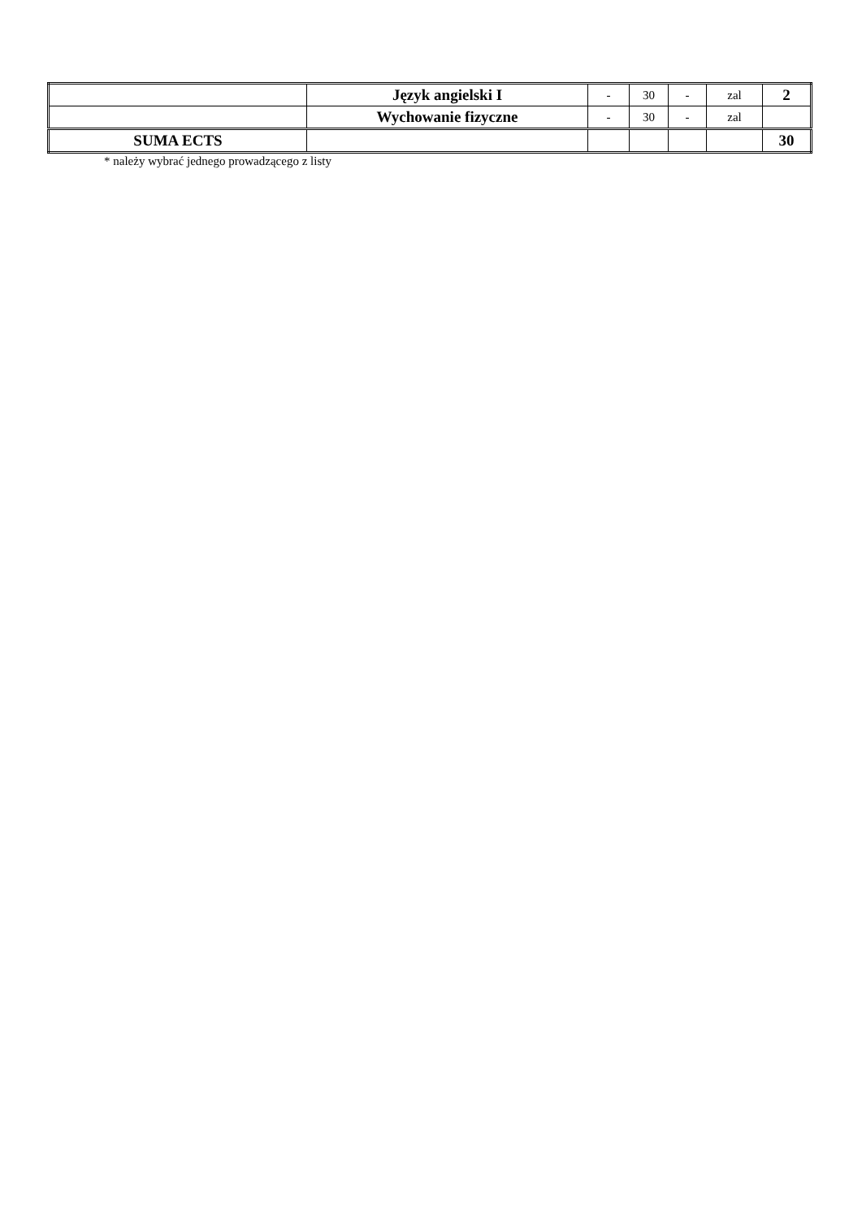| | Język angielski I | - | 30 | - | zal | 2 |
| | Wychowanie fizyczne | - | 30 | - | zal | |
| SUMA ECTS | | | | | | 30 |
* należy wybrać jednego prowadzącego z listy